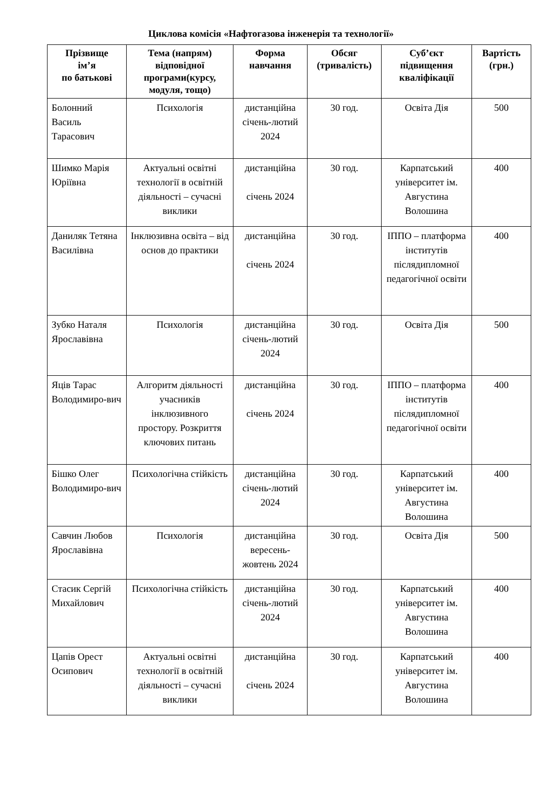Циклова комісія «Нафтогазова інженерія та технології»
| Прізвище ім’я по батькові | Тема (напрям) відповідної програми(курсу, модуля, тощо) | Форма навчання | Обсяг (тривалість) | Суб’єкт підвищення кваліфікації | Вартість (грн.) |
| --- | --- | --- | --- | --- | --- |
| Болонний Василь Тарасович | Психологія | дистанційна січень-лютий 2024 | 30 год. | Освіта Дія | 500 |
| Шимко Марія Юріївна | Актуальні освітні технології в освітній діяльності – сучасні виклики | дистанційна січень 2024 | 30 год. | Карпатський університет ім. Августина Волошина | 400 |
| Даниляк Тетяна Василівна | Інклюзивна освіта – від основ до практики | дистанційна січень 2024 | 30 год. | ІППО – платформа інститутів післядипломної педагогічної освіти | 400 |
| Зубко Наталя Ярославівна | Психологія | дистанційна січень-лютий 2024 | 30 год. | Освіта Дія | 500 |
| Яців Тарас Володимиро-вич | Алгоритм діяльності учасників інклюзивного простору. Розкриття ключових питань | дистанційна січень 2024 | 30 год. | ІППО – платформа інститутів післядипломної педагогічної освіти | 400 |
| Бішко Олег Володимиро-вич | Психологічна стійкість | дистанційна січень-лютий 2024 | 30 год. | Карпатський університет ім. Августина Волошина | 400 |
| Савчин Любов Ярославівна | Психологія | дистанційна вересень-жовтень 2024 | 30 год. | Освіта Дія | 500 |
| Стасик Сергій Михайлович | Психологічна стійкість | дистанційна січень-лютий 2024 | 30 год. | Карпатський університет ім. Августина Волошина | 400 |
| Цапів Орест Осипович | Актуальні освітні технології в освітній діяльності – сучасні виклики | дистанційна січень 2024 | 30 год. | Карпатський університет ім. Августина Волошина | 400 |